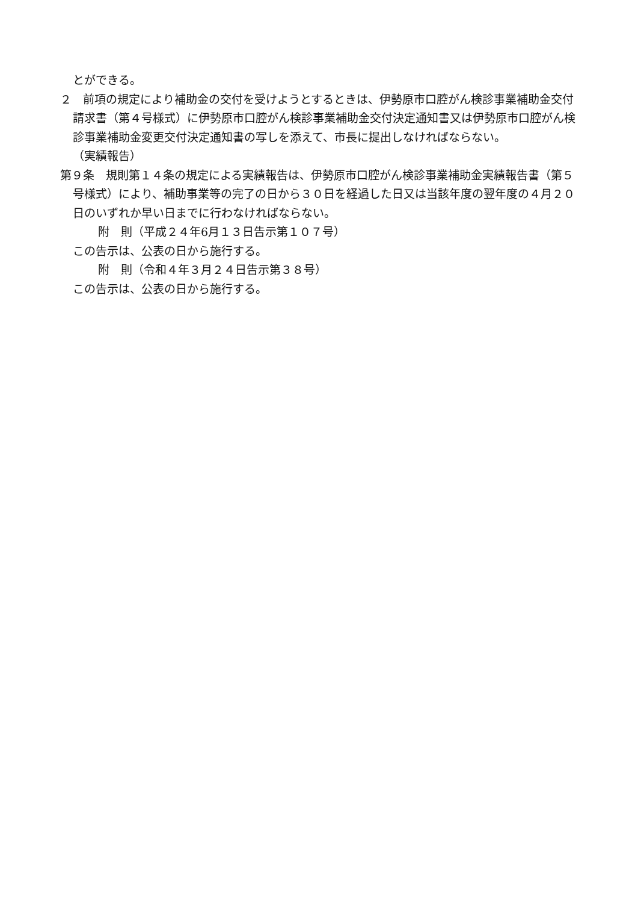とができる。
２　前項の規定により補助金の交付を受けようとするときは、伊勢原市口腔がん検診事業補助金交付請求書（第４号様式）に伊勢原市口腔がん検診事業補助金交付決定通知書又は伊勢原市口腔がん検診事業補助金変更交付決定通知書の写しを添えて、市長に提出しなければならない。
（実績報告）
第９条　規則第１４条の規定による実績報告は、伊勢原市口腔がん検診事業補助金実績報告書（第５号様式）により、補助事業等の完了の日から３０日を経過した日又は当該年度の翌年度の４月２０日のいずれか早い日までに行わなければならない。
附　則（平成２４年6月１３日告示第１０７号）
この告示は、公表の日から施行する。
附　則（令和４年３月２４日告示第３８号）
この告示は、公表の日から施行する。